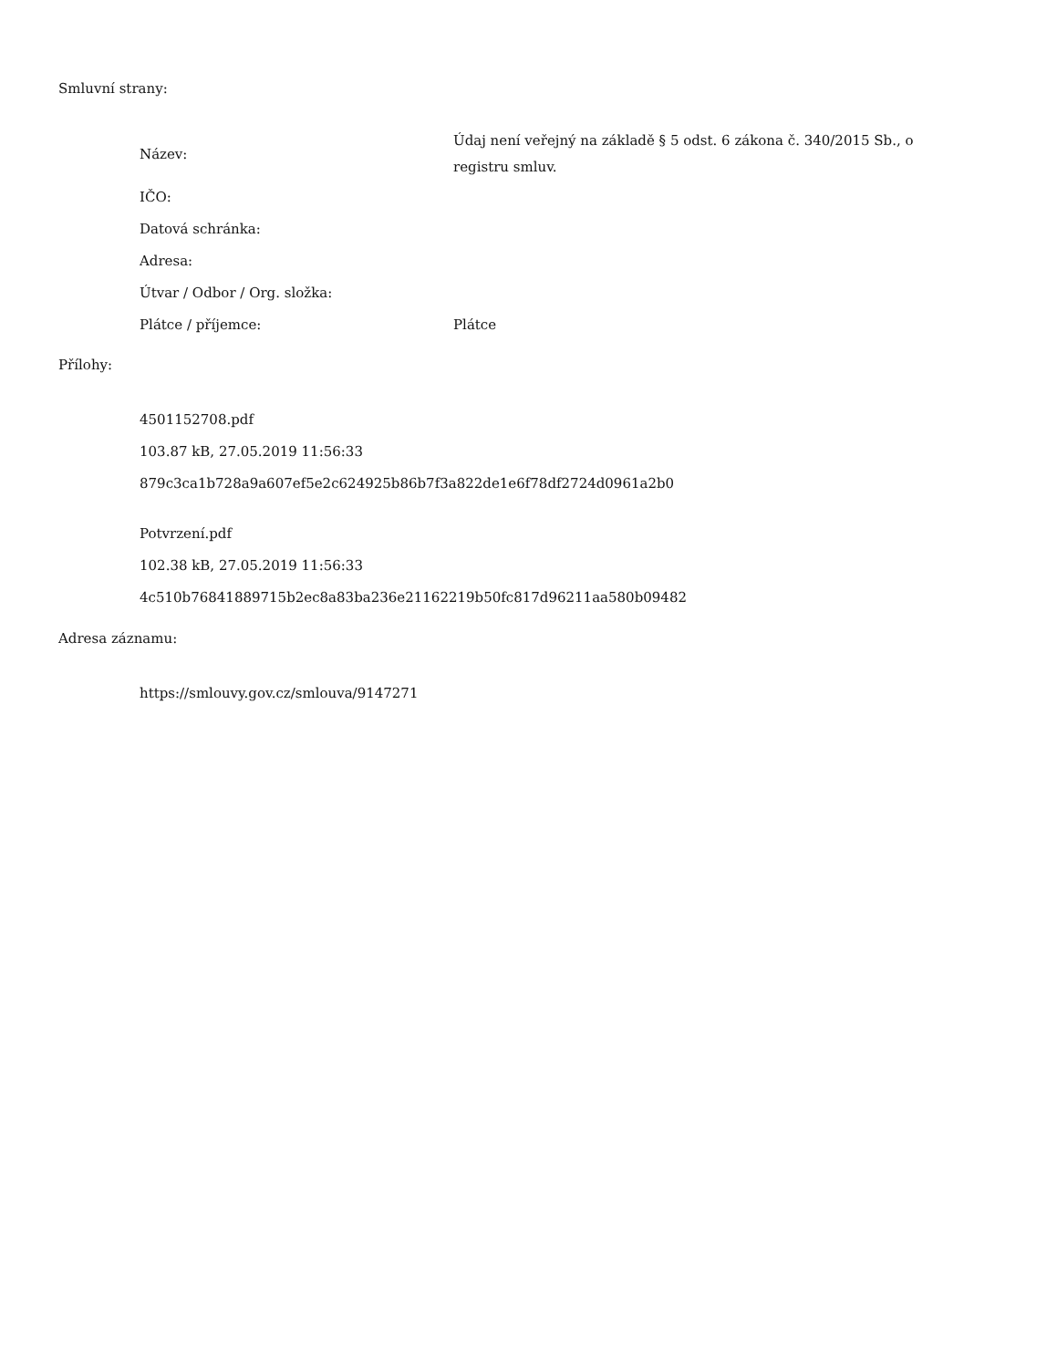Smluvní strany:
| Název: | Údaj není veřejný na základě § 5 odst. 6 zákona č. 340/2015 Sb., o registru smluv. |
| IČO: | |
| Datová schránka: | |
| Adresa: | |
| Útvar / Odbor / Org. složka: | |
| Plátce / příjemce: | Plátce |
Přílohy:
4501152708.pdf
103.87 kB, 27.05.2019 11:56:33
879c3ca1b728a9a607ef5e2c624925b86b7f3a822de1e6f78df2724d0961a2b0
Potvrzení.pdf
102.38 kB, 27.05.2019 11:56:33
4c510b76841889715b2ec8a83ba236e21162219b50fc817d96211aa580b09482
Adresa záznamu:
https://smlouvy.gov.cz/smlouva/9147271